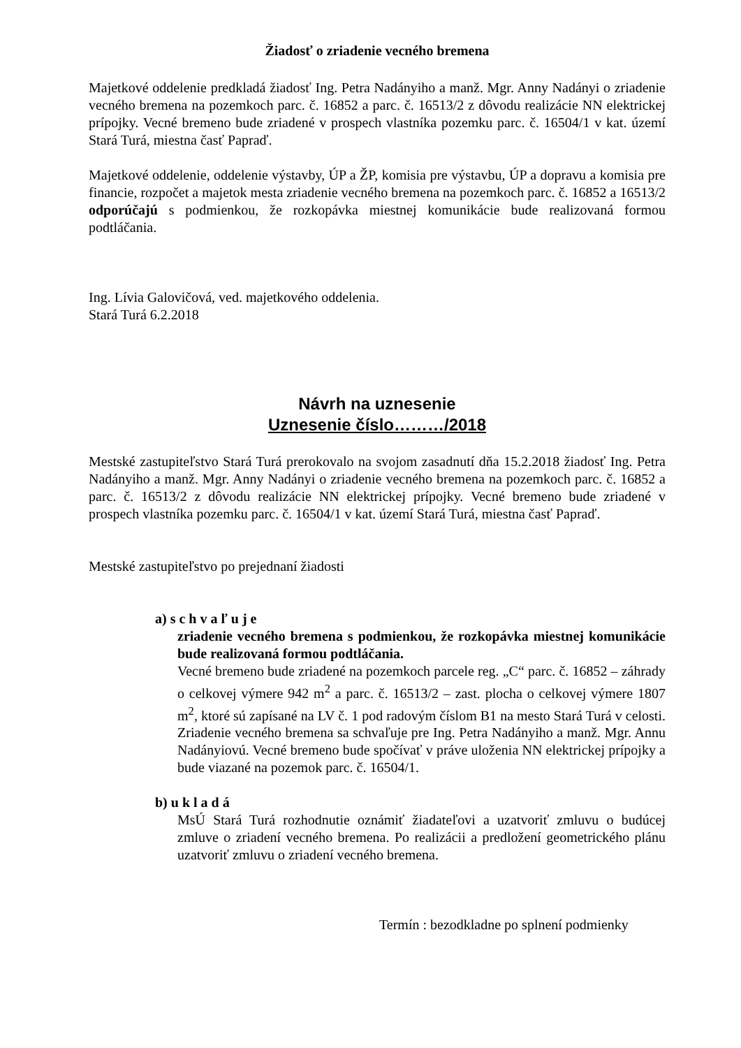Žiadosť o zriadenie vecného bremena
Majetkové oddelenie predkladá žiadosť Ing. Petra Nadányiho a manž. Mgr. Anny Nadányi o zriadenie vecného bremena na pozemkoch parc. č. 16852 a parc. č. 16513/2 z dôvodu realizácie NN elektrickej prípojky. Vecné bremeno bude zriadené v prospech vlastníka pozemku parc. č. 16504/1 v kat. území Stará Turá, miestna časť Papraď.
Majetkové oddelenie, oddelenie výstavby, ÚP a ŽP, komisia pre výstavbu, ÚP a dopravu a komisia pre financie, rozpočet a majetok mesta zriadenie vecného bremena na pozemkoch parc. č. 16852 a 16513/2 odporúčajú s podmienkou, že rozkopávka miestnej komunikácie bude realizovaná formou podtláčania.
Ing. Lívia Galovičová, ved. majetkového oddelenia.
Stará Turá 6.2.2018
Návrh na uznesenie
Uznesenie číslo………/2018
Mestské zastupiteľstvo Stará Turá prerokovalo na svojom zasadnutí dňa 15.2.2018 žiadosť Ing. Petra Nadányiho a manž. Mgr. Anny Nadányi o zriadenie vecného bremena na pozemkoch parc. č. 16852 a parc. č. 16513/2 z dôvodu realizácie NN elektrickej prípojky. Vecné bremeno bude zriadené v prospech vlastníka pozemku parc. č. 16504/1 v kat. území Stará Turá, miestna časť Papraď.
Mestské zastupiteľstvo po prejednaní žiadosti
a) s c h v a ľ u j e
zriadenie vecného bremena s podmienkou, že rozkopávka miestnej komunikácie bude realizovaná formou podtláčania.
Vecné bremeno bude zriadené na pozemkoch parcele reg. „C“ parc. č. 16852 – záhrady o celkovej výmere 942 m<sup>2</sup> a parc. č. 16513/2 – zast. plocha o celkovej výmere 1807 m<sup>2</sup>, ktoré sú zapísané na LV č. 1 pod radovým číslom B1 na mesto Stará Turá v celosti. Zriadenie vecného bremena sa schvaľuje pre Ing. Petra Nadányiho a manž. Mgr. Annu Nadányiovú. Vecné bremeno bude spočívať v práve uloženia NN elektrickej prípojky a bude viazané na pozemok parc. č. 16504/1.
b) u k l a d á
MsÚ Stará Turá rozhodnutie oznámiť žiadateľovi a uzatvoriť zmluvu o budúcej zmluve o zriadení vecného bremena. Po realizácii a predložení geometrického plánu uzatvoriť zmluvu o zriadení vecného bremena.
Termín : bezodkladne po splnení podmienky